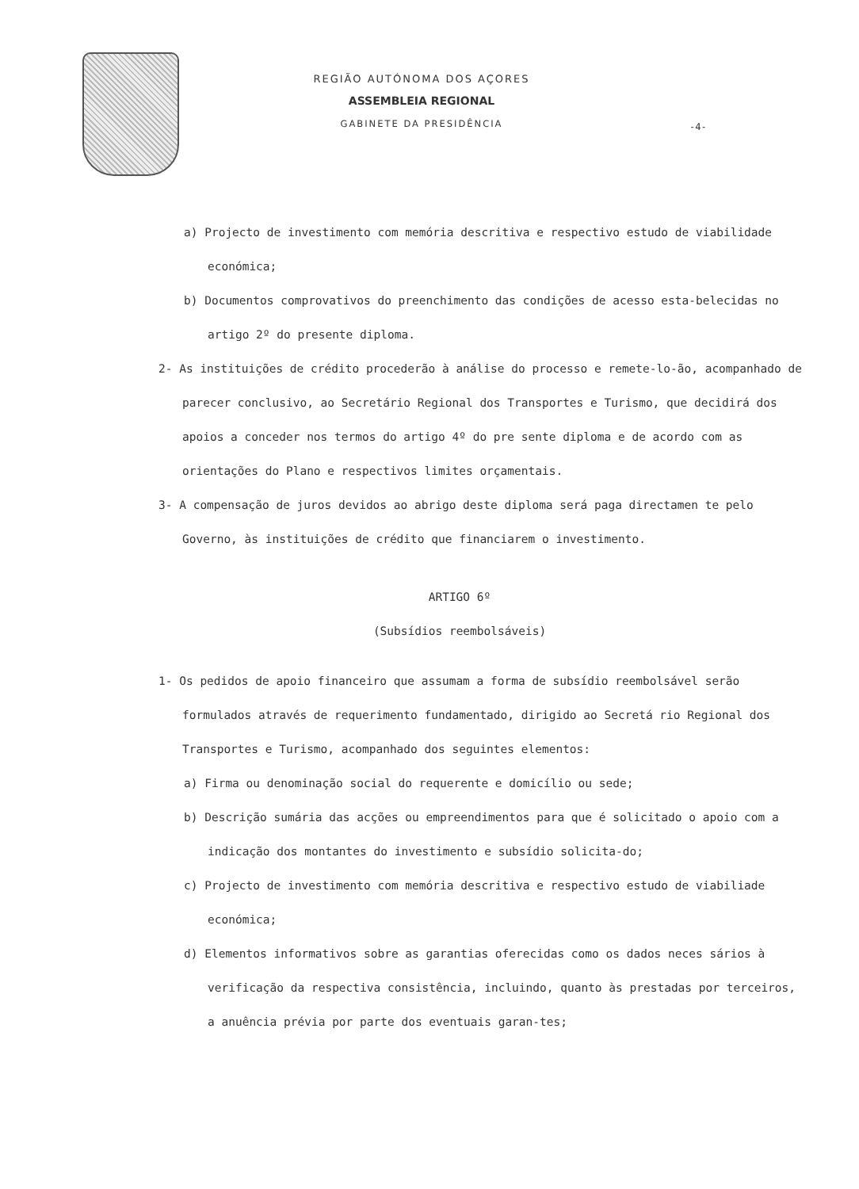REGIÃO AUTÓNOMA DOS AÇORES
ASSEMBLEIA REGIONAL
GABINETE DA PRESIDÊNCIA
-4-
a) Projecto de investimento com memória descritiva e respectivo estudo de viabilidade económica;
b) Documentos comprovativos do preenchimento das condições de acesso esta-belecidas no artigo 2º do presente diploma.
2- As instituições de crédito procederão à análise do processo e remete-lo-ão, acompanhado de parecer conclusivo, ao Secretário Regional dos Transportes e Turismo, que decidirá dos apoios a conceder nos termos do artigo 4º do pre sente diploma e de acordo com as orientações do Plano e respectivos limites orçamentais.
3- A compensação de juros devidos ao abrigo deste diploma será paga directamen te pelo Governo, às instituições de crédito que financiarem o investimento.
ARTIGO 6º
(Subsídios reembolsáveis)
1- Os pedidos de apoio financeiro que assumam a forma de subsídio reembolsável serão formulados através de requerimento fundamentado, dirigido ao Secretá rio Regional dos Transportes e Turismo, acompanhado dos seguintes elementos:
a) Firma ou denominação social do requerente e domicílio ou sede;
b) Descrição sumária das acções ou empreendimentos para que é solicitado o apoio com a indicação dos montantes do investimento e subsídio solicita-do;
c) Projecto de investimento com memória descritiva e respectivo estudo de viabiliade económica;
d) Elementos informativos sobre as garantias oferecidas como os dados neces sários à verificação da respectiva consistência, incluindo, quanto às prestadas por terceiros, a anuência prévia por parte dos eventuais garan-tes;